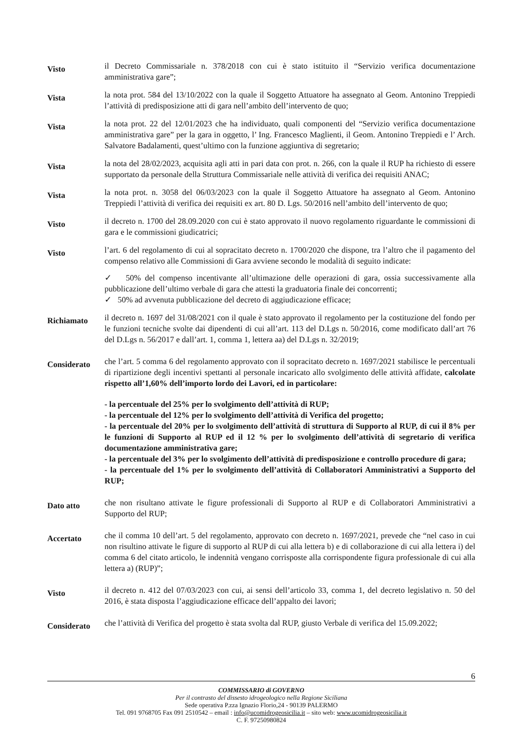Visto
il Decreto Commissariale n. 378/2018 con cui è stato istituito il “Servizio verifica documentazione amministrativa gare”;
Vista
la nota prot. 584 del 13/10/2022 con la quale il Soggetto Attuatore ha assegnato al Geom. Antonino Treppiedi l’attività di predisposizione atti di gara nell’ambito dell’intervento de quo;
Vista
la nota prot. 22 del 12/01/2023 che ha individuato, quali componenti del “Servizio verifica documentazione amministrativa gare” per la gara in oggetto, l’ Ing. Francesco Maglienti, il Geom. Antonino Treppiedi e l’ Arch. Salvatore Badalamenti, quest’ultimo con la funzione aggiuntiva di segretario;
Vista
la nota del 28/02/2023, acquisita agli atti in pari data con prot. n. 266, con la quale il RUP ha richiesto di essere supportato da personale della Struttura Commissariale nelle attività di verifica dei requisiti ANAC;
Vista
la nota prot. n. 3058 del 06/03/2023 con la quale il Soggetto Attuatore ha assegnato al Geom. Antonino Treppiedi l’attività di verifica dei requisiti ex art. 80 D. Lgs. 50/2016 nell’ambito dell’intervento de quo;
Visto
il decreto n. 1700 del 28.09.2020 con cui è stato approvato il nuovo regolamento riguardante le commissioni di gara e le commissioni giudicatrici;
Visto
l’art. 6 del regolamento di cui al sopracitato decreto n. 1700/2020 che dispone, tra l’altro che il pagamento del compenso relativo alle Commissioni di Gara avviene secondo le modalità di seguito indicate:
✓ 50% del compenso incentivante all’ultimazione delle operazioni di gara, ossia successivamente alla pubblicazione dell’ultimo verbale di gara che attesti la graduatoria finale dei concorrenti;
✓ 50% ad avvenuta pubblicazione del decreto di aggiudicazione efficace;
Richiamato
il decreto n. 1697 del 31/08/2021 con il quale è stato approvato il regolamento per la costituzione del fondo per le funzioni tecniche svolte dai dipendenti di cui all’art. 113 del D.Lgs n. 50/2016, come modificato dall’art 76 del D.Lgs n. 56/2017 e dall’art. 1, comma 1, lettera aa) del D.Lgs n. 32/2019;
Considerato
che l’art. 5 comma 6 del regolamento approvato con il sopracitato decreto n. 1697/2021 stabilisce le percentuali di ripartizione degli incentivi spettanti al personale incaricato allo svolgimento delle attività affidate, calcolate rispetto all’1,60% dell’importo lordo dei Lavori, ed in particolare:
- la percentuale del 25% per lo svolgimento dell’attività di RUP;
- la percentuale del 12% per lo svolgimento dell’attività di Verifica del progetto;
- la percentuale del 20% per lo svolgimento dell’attività di struttura di Supporto al RUP, di cui il 8% per le funzioni di Supporto al RUP ed il 12 % per lo svolgimento dell’attività di segretario di verifica documentazione amministrativa gare;
- la percentuale del 3% per lo svolgimento dell’attività di predisposizione e controllo procedure di gara;
- la percentuale del 1% per lo svolgimento dell’attività di Collaboratori Amministrativi a Supporto del RUP;
Dato atto
che non risultano attivate le figure professionali di Supporto al RUP e di Collaboratori Amministrativi a Supporto del RUP;
Accertato
che il comma 10 dell’art. 5 del regolamento, approvato con decreto n. 1697/2021, prevede che “nel caso in cui non risultino attivate le figure di supporto al RUP di cui alla lettera b) e di collaborazione di cui alla lettera i) del comma 6 del citato articolo, le indennità vengano corrisposte alla corrispondente figura professionale di cui alla lettera a) (RUP)”;
Visto
il decreto n. 412 del 07/03/2023 con cui, ai sensi dell’articolo 33, comma 1, del decreto legislativo n. 50 del 2016, è stata disposta l’aggiudicazione efficace dell’appalto dei lavori;
Considerato
che l’attività di Verifica del progetto è stata svolta dal RUP, giusto Verbale di verifica del 15.09.2022;
6
COMMISSARIO di GOVERNO
Per il contrasto del dissesto idrogeologico nella Regione Siciliana
Sede operativa P.zza Ignazio Florio,24 - 90139 PALERMO
Tel. 091 9768705 Fax 091 2510542 – email : info@ucomidrogeosicilia.it – sito web: www.ucomidrogeosicilia.it
C. F. 97250980824